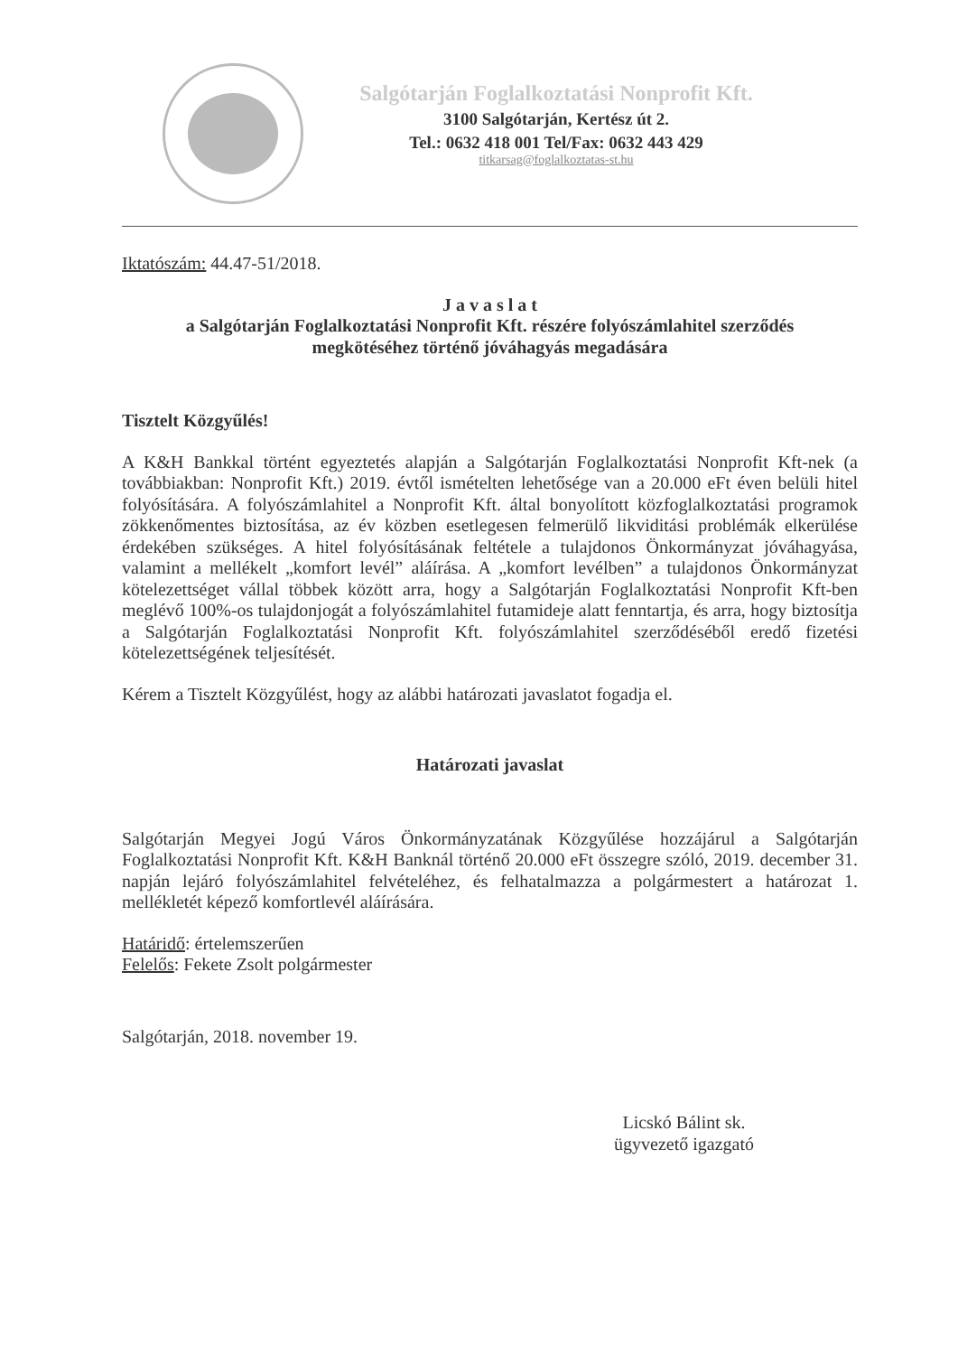Salgótarján Foglalkoztatási Nonprofit Kft.
3100 Salgótarján, Kertész út 2.
Tel.: 0632 418 001 Tel/Fax: 0632 443 429
titkarsag@foglalkoztatas-st.hu
Iktatószám: 44.47-51/2018.
J a v a s l a t
a Salgótarján Foglalkoztatási Nonprofit Kft. részére folyószámlahitel szerződés
megkötéséhez történő jóváhagyás megadására
Tisztelt Közgyűlés!
A K&H Bankkal történt egyeztetés alapján a Salgótarján Foglalkoztatási Nonprofit Kft-nek (a továbbiakban: Nonprofit Kft.) 2019. évtől ismételten lehetősége van a 20.000 eFt éven belüli hitel folyósítására. A folyószámlahitel a Nonprofit Kft. által bonyolított közfoglalkoztatási programok zökkenőmentes biztosítása, az év közben esetlegesen felmerülő likviditási problémák elkerülése érdekében szükséges. A hitel folyósításának feltétele a tulajdonos Önkormányzat jóváhagyása, valamint a mellékelt „komfort levél” aláírása. A „komfort levélben” a tulajdonos Önkormányzat kötelezettséget vállal többek között arra, hogy a Salgótarján Foglalkoztatási Nonprofit Kft-ben meglévő 100%-os tulajdonjogát a folyószámlahitel futamideje alatt fenntartja, és arra, hogy biztosítja a Salgótarján Foglalkoztatási Nonprofit Kft. folyószámlahitel szerződéséből eredő fizetési kötelezettségének teljesítését.
Kérem a Tisztelt Közgyűlést, hogy az alábbi határozati javaslatot fogadja el.
Határozati javaslat
Salgótarján Megyei Jogú Város Önkormányzatának Közgyűlése hozzájárul a Salgótarján Foglalkoztatási Nonprofit Kft. K&H Banknál történő 20.000 eFt összegre szóló, 2019. december 31. napján lejáró folyószámlahitel felvételéhez, és felhatalmazza a polgármestert a határozat 1. mellékletét képező komfortlevél aláírására.
Határidő: értelemszerűen
Felelős: Fekete Zsolt polgármester
Salgótarján, 2018. november 19.
Licskó Bálint sk.
ügyvezető igazgató